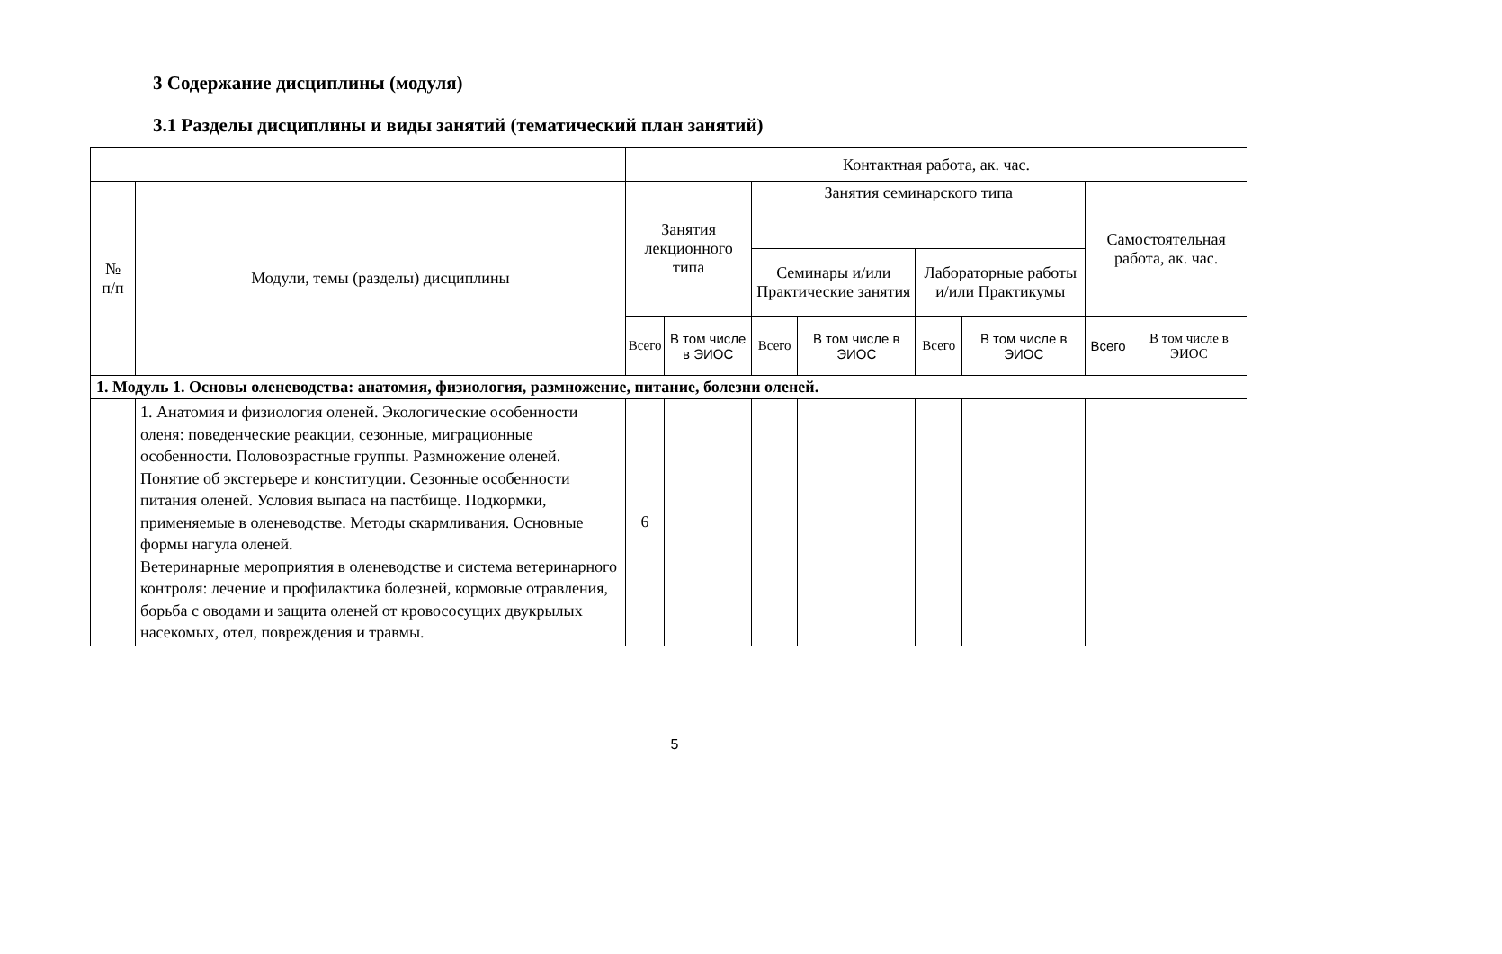3 Содержание дисциплины (модуля)
3.1 Разделы дисциплины и виды занятий (тематический план занятий)
| | | Контактная работа, ак. час. | | | | | | | |
| --- | --- | --- | --- | --- | --- | --- | --- | --- | --- |
| № п/п | Модули, темы (разделы) дисциплины | Занятия лекционного типа | | Занятия семинарского типа | | | | Самостоятельная работа, ак. час. | |
| | | | | Семинары и/или Практические занятия | | Лабораторные работы и/или Практикумы | | | |
| | | Всего | В том числе в ЭИОС | Всего | В том числе в ЭИОС | Всего | В том числе в ЭИОС | Всего | В том числе в ЭИОС |
| 1. Модуль 1. Основы оленеводства: анатомия, физиология, размножение, питание, болезни оленей. | | | | | | | | | |
| | 1. Анатомия и физиология оленей. Экологические особенности оленя: поведенческие реакции, сезонные, миграционные особенности. Половозрастные группы. Размножение оленей. Понятие об экстерьере и конституции. Сезонные особенности питания оленей. Условия выпаса на пастбище. Подкормки, применяемые в оленеводстве. Методы скармливания. Основные формы нагула оленей. Ветеринарные мероприятия в оленеводстве и система ветеринарного контроля: лечение и профилактика болезней, кормовые отравления, борьба с оводами и защита оленей от кровососущих двукрылых насекомых, отел, повреждения и травмы. | 6 | | | | | | | |
5